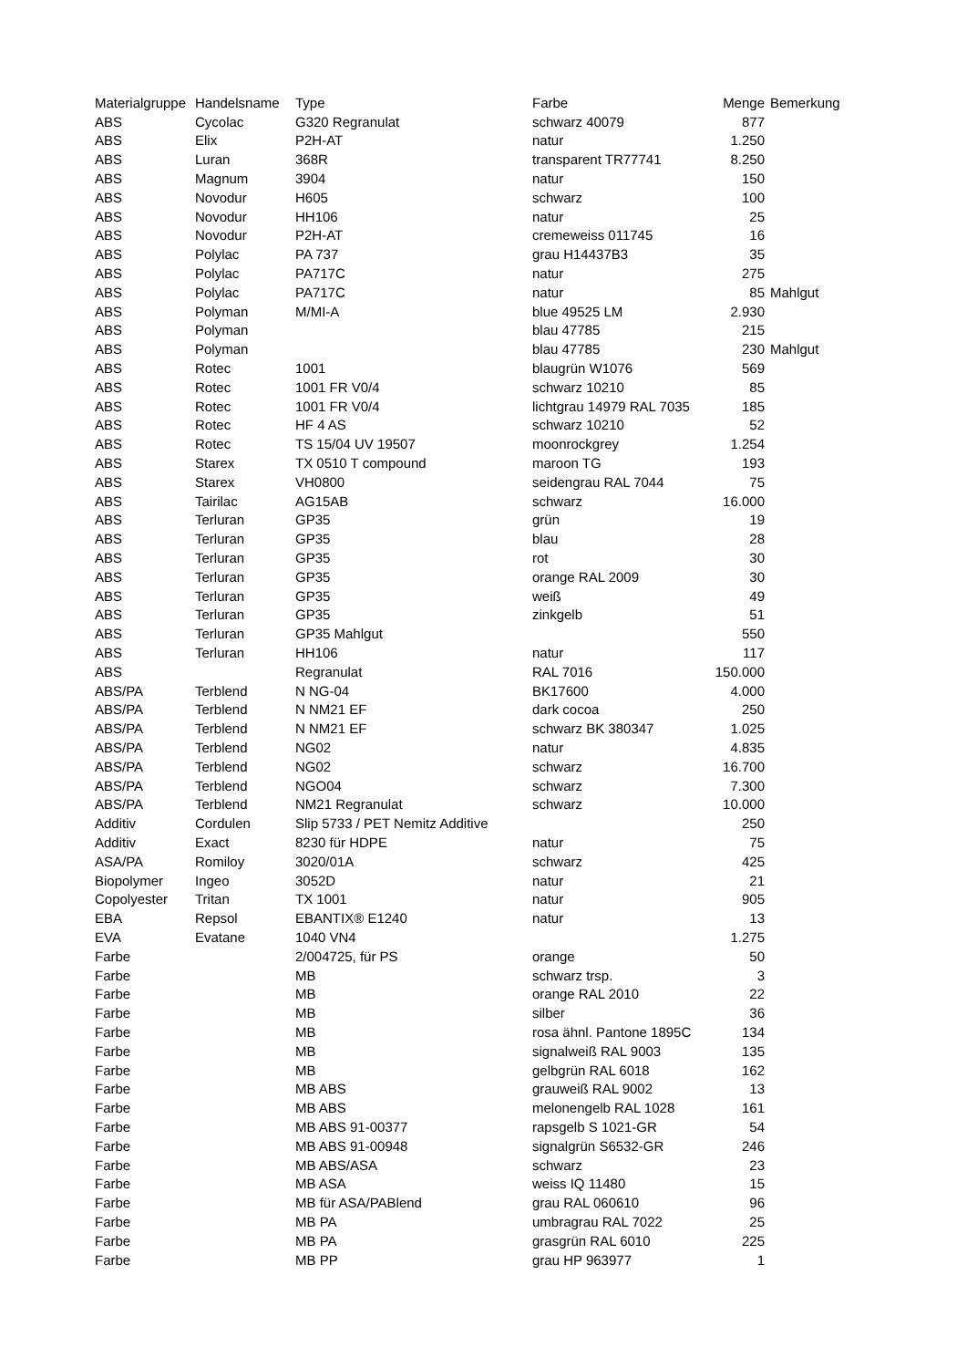| Materialgruppe | Handelsname | Type | Farbe | Menge | Bemerkung |
| --- | --- | --- | --- | --- | --- |
| ABS | Cycolac | G320 Regranulat | schwarz 40079 | 877 | |
| ABS | Elix | P2H-AT | natur | 1.250 | |
| ABS | Luran | 368R | transparent TR77741 | 8.250 | |
| ABS | Magnum | 3904 | natur | 150 | |
| ABS | Novodur | H605 | schwarz | 100 | |
| ABS | Novodur | HH106 | natur | 25 | |
| ABS | Novodur | P2H-AT | cremeweiss 011745 | 16 | |
| ABS | Polylac | PA 737 | grau H14437B3 | 35 | |
| ABS | Polylac | PA717C | natur | 275 | |
| ABS | Polylac | PA717C | natur | 85 | Mahlgut |
| ABS | Polyman | M/MI-A | blue 49525 LM | 2.930 | |
| ABS | Polyman | | blau 47785 | 215 | |
| ABS | Polyman | | blau 47785 | 230 | Mahlgut |
| ABS | Rotec | 1001 | blaugrün W1076 | 569 | |
| ABS | Rotec | 1001 FR V0/4 | schwarz 10210 | 85 | |
| ABS | Rotec | 1001 FR V0/4 | lichtgrau 14979 RAL 7035 | 185 | |
| ABS | Rotec | HF 4 AS | schwarz 10210 | 52 | |
| ABS | Rotec | TS 15/04 UV 19507 | moonrockgrey | 1.254 | |
| ABS | Starex | TX 0510 T compound | maroon TG | 193 | |
| ABS | Starex | VH0800 | seidengrau RAL 7044 | 75 | |
| ABS | Tairilac | AG15AB | schwarz | 16.000 | |
| ABS | Terluran | GP35 | grün | 19 | |
| ABS | Terluran | GP35 | blau | 28 | |
| ABS | Terluran | GP35 | rot | 30 | |
| ABS | Terluran | GP35 | orange RAL 2009 | 30 | |
| ABS | Terluran | GP35 | weiß | 49 | |
| ABS | Terluran | GP35 | zinkgelb | 51 | |
| ABS | Terluran | GP35 Mahlgut | | 550 | |
| ABS | Terluran | HH106 | natur | 117 | |
| ABS | | Regranulat | RAL 7016 | 150.000 | |
| ABS/PA | Terblend | N NG-04 | BK17600 | 4.000 | |
| ABS/PA | Terblend | N NM21 EF | dark cocoa | 250 | |
| ABS/PA | Terblend | N NM21 EF | schwarz BK 380347 | 1.025 | |
| ABS/PA | Terblend | NG02 | natur | 4.835 | |
| ABS/PA | Terblend | NG02 | schwarz | 16.700 | |
| ABS/PA | Terblend | NGO04 | schwarz | 7.300 | |
| ABS/PA | Terblend | NM21 Regranulat | schwarz | 10.000 | |
| Additiv | Cordulen | Slip 5733 / PET Nemitz Additive | | 250 | |
| Additiv | Exact | 8230 für HDPE | natur | 75 | |
| ASA/PA | Romiloy | 3020/01A | schwarz | 425 | |
| Biopolymer | Ingeo | 3052D | natur | 21 | |
| Copolyester | Tritan | TX 1001 | natur | 905 | |
| EBA | Repsol | EBANTIX® E1240 | natur | 13 | |
| EVA | Evatane | 1040 VN4 | | 1.275 | |
| Farbe | | 2/004725, für PS | orange | 50 | |
| Farbe | | MB | schwarz trsp. | 3 | |
| Farbe | | MB | orange RAL 2010 | 22 | |
| Farbe | | MB | silber | 36 | |
| Farbe | | MB | rosa ähnl. Pantone 1895C | 134 | |
| Farbe | | MB | signalweiß RAL 9003 | 135 | |
| Farbe | | MB | gelbgrün RAL 6018 | 162 | |
| Farbe | | MB ABS | grauweiß RAL 9002 | 13 | |
| Farbe | | MB ABS | melonengelb RAL 1028 | 161 | |
| Farbe | | MB ABS 91-00377 | rapsgelb S 1021-GR | 54 | |
| Farbe | | MB ABS 91-00948 | signalgrün S6532-GR | 246 | |
| Farbe | | MB ABS/ASA | schwarz | 23 | |
| Farbe | | MB ASA | weiss IQ 11480 | 15 | |
| Farbe | | MB für ASA/PABlend | grau RAL 060610 | 96 | |
| Farbe | | MB PA | umbragrau RAL 7022 | 25 | |
| Farbe | | MB PA | grasgrün RAL 6010 | 225 | |
| Farbe | | MB PP | grau HP 963977 | 1 | |